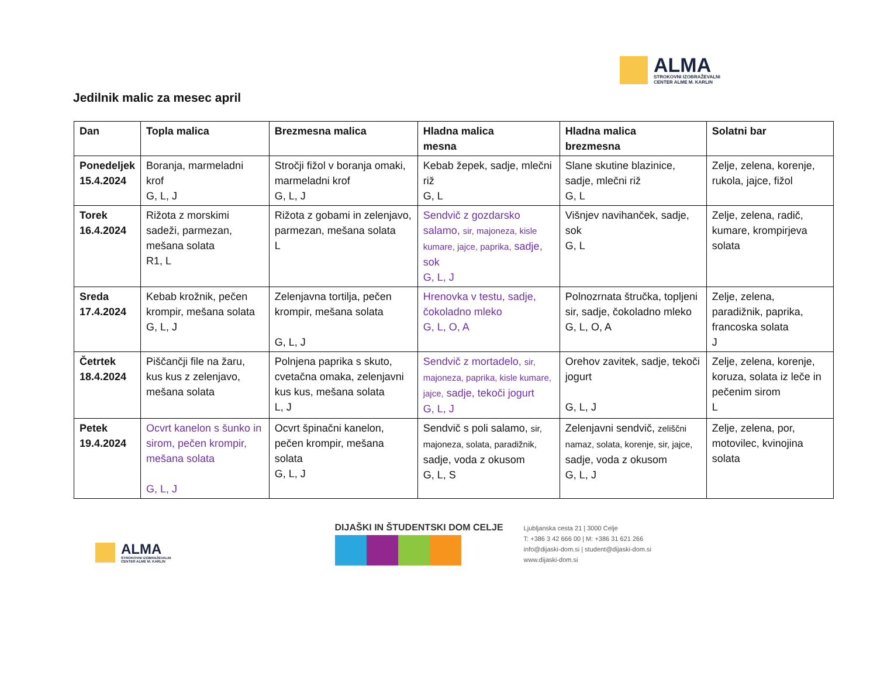ALMA
STROKOVNI IZOBRAŽEVALNI
CENTER ALME M. KARLIN
Jedilnik malic za mesec april
| Dan | Topla malica | Brezmesna malica | Hladna malica mesna | Hladna malica brezmesna | Solatni bar |
| --- | --- | --- | --- | --- | --- |
| Ponedeljek 15.4.2024 | Boranja, marmeladni krof G, L, J | Stročji fižol v boranja omaki, marmeladni krof G, L, J | Kebab žepek, sadje, mlečni riž G, L | Slane skutine blazinice, sadje, mlečni riž G, L | Zelje, zelena, korenje, rukola, jajce, fižol |
| Torek 16.4.2024 | Rižota z morskimi sadeži, parmezan, mešana solata R1, L | Rižota z gobami in zelenjavo, parmezan, mešana solata L | Sendvič z gozdarsko salamo, sir, majoneza, kisle kumare, jajce, paprika, sadje, sok G, L, J | Višnjev navihanček, sadje, sok G, L | Zelje, zelena, radič, kumare, krompirjeva solata |
| Sreda 17.4.2024 | Kebab krožnik, pečen krompir, mešana solata G, L, J | Zelenjavna tortilja, pečen krompir, mešana solata G, L, J | Hrenovka v testu, sadje, čokoladno mleko G, L, O, A | Polnozrnata štručka, topljeni sir, sadje, čokoladno mleko G, L, O, A | Zelje, zelena, paradižnik, paprika, francoska solata J |
| Četrtek 18.4.2024 | Piščančji file na žaru, kus kus z zelenjavo, mešana solata | Polnjena paprika s skuto, cvetačna omaka, zelenjavni kus kus, mešana solata L, J | Sendvič z mortadelo, sir, majoneza, paprika, kisle kumare, jajce, sadje, tekoči jogurt G, L, J | Orehov zavitek, sadje, tekoči jogurt G, L, J | Zelje, zelena, korenje, koruza, solata iz leče in pečenim sirom L |
| Petek 19.4.2024 | Ocvrt kanelon s šunko in sirom, pečen krompir, mešana solata G, L, J | Ocvrt špinačni kanelon, pečen krompir, mešana solata G, L, J | Sendvič s poli salamo, sir, majoneza, solata, paradižnik, sadje, voda z okusom G, L, S | Zelenjavni sendvič, zeliščni namaz, solata, korenje, sir, jajce, sadje, voda z okusom G, L, J | Zelje, zelena, por, motovilec, kvinojina solata |
ALMA
STROKOVNI IZOBRAŽEVALNI
CENTER ALME M. KARLIN
DIJAŠKI IN ŠTUDENTSKI DOM CELJE
Ljubljanska cesta 21 | 3000 Celje
T: +386 3 42 666 00 | M: +386 31 621 266
info@dijaski-dom.si | student@dijaski-dom.si
www.dijaski-dom.si